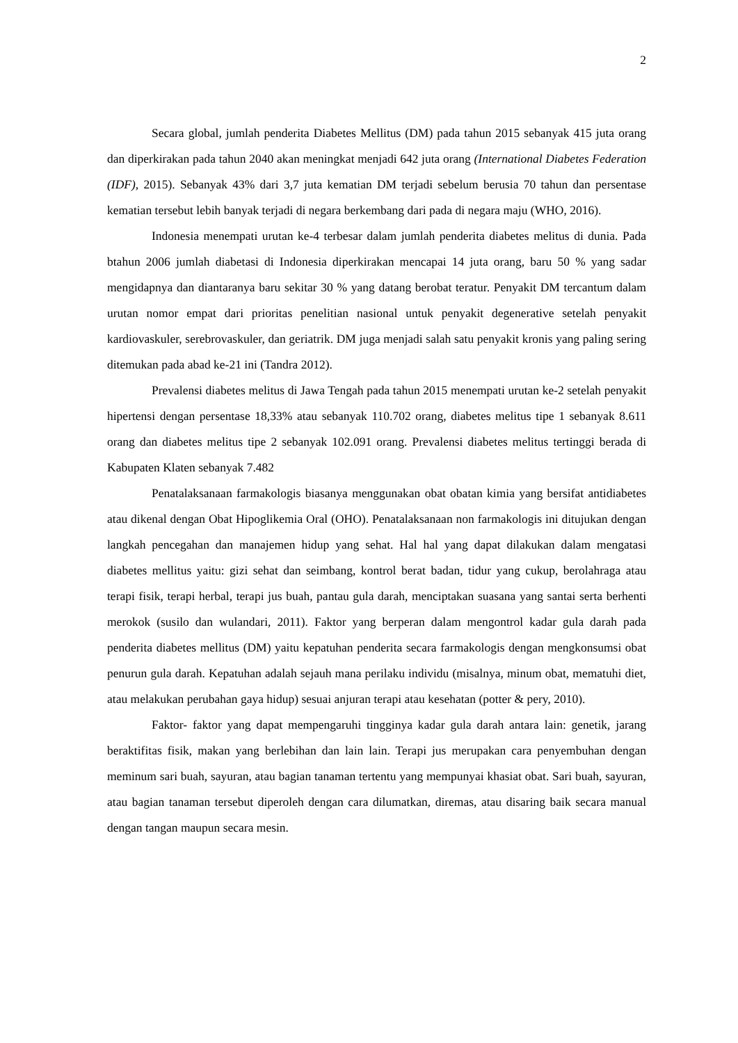2
Secara global, jumlah penderita Diabetes Mellitus (DM) pada tahun 2015 sebanyak 415 juta orang dan diperkirakan pada tahun 2040 akan meningkat menjadi 642 juta orang (International Diabetes Federation (IDF), 2015). Sebanyak 43% dari 3,7 juta kematian DM terjadi sebelum berusia 70 tahun dan persentase kematian tersebut lebih banyak terjadi di negara berkembang dari pada di negara maju (WHO, 2016).
Indonesia menempati urutan ke-4 terbesar dalam jumlah penderita diabetes melitus di dunia. Pada btahun 2006 jumlah diabetasi di Indonesia diperkirakan mencapai 14 juta orang, baru 50 % yang sadar mengidapnya dan diantaranya baru sekitar 30 % yang datang berobat teratur. Penyakit DM tercantum dalam urutan nomor empat dari prioritas penelitian nasional untuk penyakit degenerative setelah penyakit kardiovaskuler, serebrovaskuler, dan geriatrik. DM juga menjadi salah satu penyakit kronis yang paling sering ditemukan pada abad ke-21 ini (Tandra 2012).
Prevalensi diabetes melitus di Jawa Tengah pada tahun 2015 menempati urutan ke-2 setelah penyakit hipertensi dengan persentase 18,33% atau sebanyak 110.702 orang, diabetes melitus tipe 1 sebanyak 8.611 orang dan diabetes melitus tipe 2 sebanyak 102.091 orang. Prevalensi diabetes melitus tertinggi berada di Kabupaten Klaten sebanyak 7.482
Penatalaksanaan farmakologis biasanya menggunakan obat obatan kimia yang bersifat antidiabetes atau dikenal dengan Obat Hipoglikemia Oral (OHO). Penatalaksanaan non farmakologis ini ditujukan dengan langkah pencegahan dan manajemen hidup yang sehat. Hal hal yang dapat dilakukan dalam mengatasi diabetes mellitus yaitu: gizi sehat dan seimbang, kontrol berat badan, tidur yang cukup, berolahraga atau terapi fisik, terapi herbal, terapi jus buah, pantau gula darah, menciptakan suasana yang santai serta berhenti merokok (susilo dan wulandari, 2011). Faktor yang berperan dalam mengontrol kadar gula darah pada penderita diabetes mellitus (DM) yaitu kepatuhan penderita secara farmakologis dengan mengkonsumsi obat penurun gula darah. Kepatuhan adalah sejauh mana perilaku individu (misalnya, minum obat, mematuhi diet, atau melakukan perubahan gaya hidup) sesuai anjuran terapi atau kesehatan (potter & pery, 2010).
Faktor- faktor yang dapat mempengaruhi tingginya kadar gula darah antara lain: genetik, jarang beraktifitas fisik, makan yang berlebihan dan lain lain. Terapi jus merupakan cara penyembuhan dengan meminum sari buah, sayuran, atau bagian tanaman tertentu yang mempunyai khasiat obat. Sari buah, sayuran, atau bagian tanaman tersebut diperoleh dengan cara dilumatkan, diremas, atau disaring baik secara manual dengan tangan maupun secara mesin.